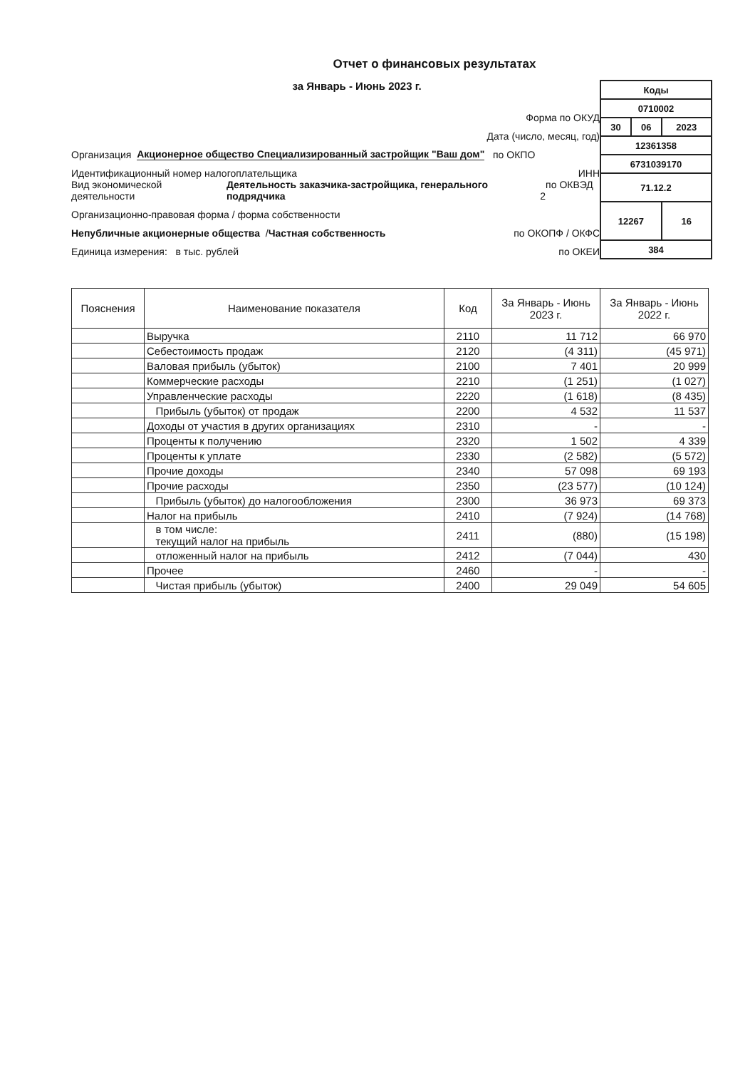Отчет о финансовых результатах
за Январь - Июнь 2023 г.
Форма по ОКУД
Дата (число, месяц, год)
Организация Акционерное общество Специализированный застройщик "Ваш дом" по ОКПО
Идентификационный номер налогоплательщика ИНН
Вид экономической деятельности Деятельность заказчика-застройщика, генерального подрядчика по ОКВЭД 2
Организационно-правовая форма / форма собственности
Непубличные акционерные общества / Частная собственность по ОКОПФ / ОКФС
Единица измерения: в тыс. рублей по ОКЕИ
| Коды | | |
| 0710002 | | |
| 30 | 06 | 2023 |
| 12361358 | | |
| 6731039170 | | |
| 71.12.2 | | |
| 12267 | | 16 |
| 384 | | |
| Пояснения | Наименование показателя | Код | За Январь - Июнь 2023 г. | За Январь - Июнь 2022 г. |
| --- | --- | --- | --- | --- |
| | Выручка | 2110 | 11 712 | 66 970 |
| | Себестоимость продаж | 2120 | (4 311) | (45 971) |
| | Валовая прибыль (убыток) | 2100 | 7 401 | 20 999 |
| | Коммерческие расходы | 2210 | (1 251) | (1 027) |
| | Управленческие расходы | 2220 | (1 618) | (8 435) |
| | Прибыль (убыток) от продаж | 2200 | 4 532 | 11 537 |
| | Доходы от участия в других организациях | 2310 | - | - |
| | Проценты к получению | 2320 | 1 502 | 4 339 |
| | Проценты к уплате | 2330 | (2 582) | (5 572) |
| | Прочие доходы | 2340 | 57 098 | 69 193 |
| | Прочие расходы | 2350 | (23 577) | (10 124) |
| | Прибыль (убыток) до налогообложения | 2300 | 36 973 | 69 373 |
| | Налог на прибыль | 2410 | (7 924) | (14 768) |
| | в том числе: текущий налог на прибыль | 2411 | (880) | (15 198) |
| | отложенный налог на прибыль | 2412 | (7 044) | 430 |
| | Прочее | 2460 | - | - |
| | Чистая прибыль (убыток) | 2400 | 29 049 | 54 605 |